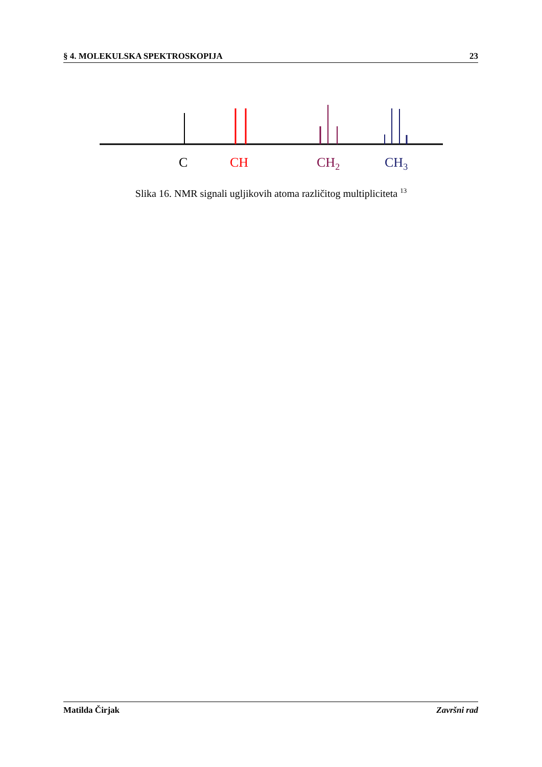§ 4. MOLEKULSKA SPEKTROSKOPIJA 23
C
CH
CH2
CH3
Slika 16. NMR signali ugljikovih atoma različitog multipliciteta <sup>13</sup>
Matilda Čirjak Završni rad